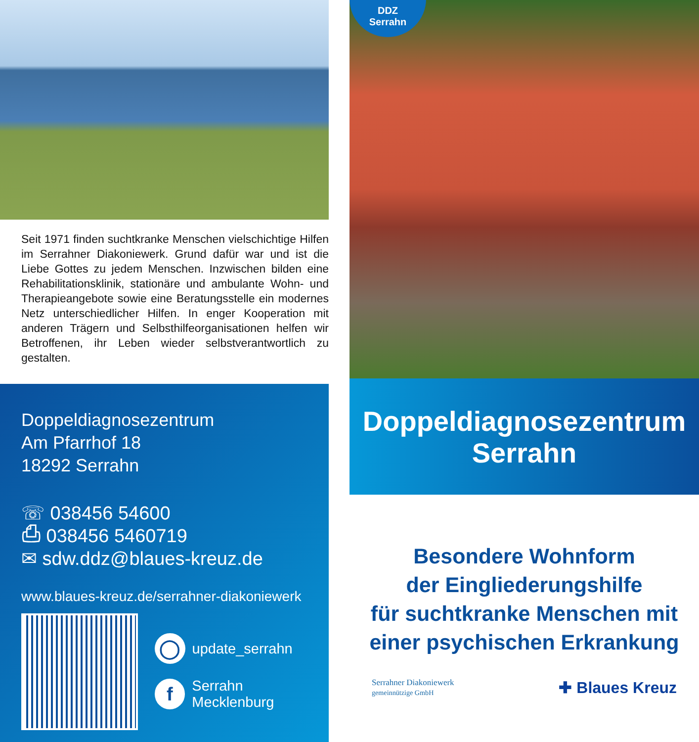Seit 1971 finden suchtkranke Menschen vielschichtige Hilfen im Serrahner Diakoniewerk. Grund dafür war und ist die Liebe Gottes zu jedem Menschen. Inzwischen bilden eine Rehabilitationsklinik, stationäre und ambulante Wohn- und Therapieangebote sowie eine Beratungsstelle ein modernes Netz unterschiedlicher Hilfen. In enger Kooperation mit anderen Trägern und Selbsthilfeorganisationen helfen wir Betroffenen, ihr Leben wieder selbstverantwortlich zu gestalten.
Doppeldiagnosezentrum
Am Pfarrhof 18
18292 Serrahn
☏ 038456 54600
⎙ 038456 5460719
✉ sdw.ddz@blaues-kreuz.de
www.blaues-kreuz.de/serrahner-diakoniewerk
◯ update_serrahn
f Serrahn Mecklenburg
DDZ
Serrahn
Doppeldiagnosezentrum
Serrahn
Besondere Wohnform
der Eingliederungshilfe
für suchtkranke Menschen mit
einer psychischen Erkrankung
Serrahner Diakoniewerk
gemeinnützige GmbH
✚ Blaues Kreuz